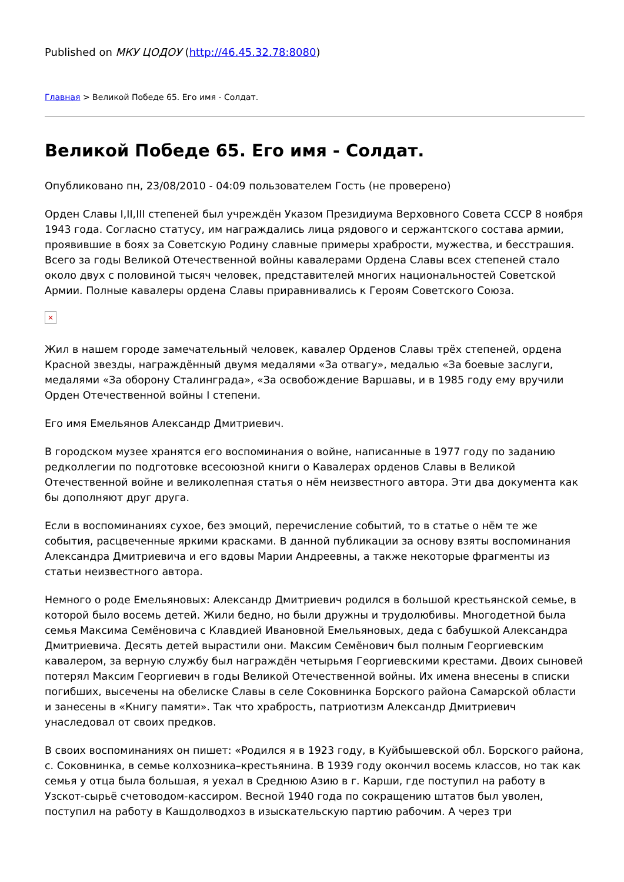Published on МКУ ЦОДОУ (http://46.45.32.78:8080)
Главная > Великой Победе 65. Его имя - Солдат.
Великой Победе 65. Его имя - Солдат.
Опубликовано пн, 23/08/2010 - 04:09 пользователем Гость (не проверено)
Орден Славы I,II,III степеней был учреждён Указом Президиума Верховного Совета СССР 8 ноября 1943 года. Согласно статусу, им награждались лица рядового и сержантского состава армии, проявившие в боях за Советскую Родину славные примеры храбрости, мужества, и бесстрашия. Всего за годы Великой Отечественной войны кавалерами Ордена Славы всех степеней стало около двух с половиной тысяч человек, представителей многих национальностей Советской Армии. Полные кавалеры ордена Славы приравнивались к Героям Советского Союза.
×
Жил в нашем городе замечательный человек, кавалер Орденов Славы трёх степеней, ордена Красной звезды, награждённый двумя медалями «За отвагу», медалью «За боевые заслуги, медалями «За оборону Сталинграда», «За освобождение Варшавы, и в 1985 году ему вручили Орден Отечественной войны I степени.
Его имя Емельянов Александр Дмитриевич.
В городском музее хранятся его воспоминания о войне, написанные в 1977 году по заданию редколлегии по подготовке всесоюзной книги о Кавалерах орденов Славы в Великой Отечественной войне и великолепная статья о нём неизвестного автора. Эти два документа как бы дополняют друг друга.
Если в воспоминаниях сухое, без эмоций, перечисление событий, то в статье о нём те же события, расцвеченные яркими красками. В данной публикации за основу взяты воспоминания Александра Дмитриевича и его вдовы Марии Андреевны, а также некоторые фрагменты из статьи неизвестного автора.
Немного о роде Емельяновых: Александр Дмитриевич родился в большой крестьянской семье, в которой было восемь детей. Жили бедно, но были дружны и трудолюбивы. Многодетной была семья Максима Семёновича с Клавдией Ивановной Емельяновых, деда с бабушкой Александра Дмитриевича. Десять детей вырастили они. Максим Семёнович был полным Георгиевским кавалером, за верную службу был награждён четырьмя Георгиевскими крестами. Двоих сыновей потерял Максим Георгиевич в годы Великой Отечественной войны. Их имена внесены в списки погибших, высечены на обелиске Славы в селе Соковнинка Борского района Самарской области и занесены в «Книгу памяти». Так что храбрость, патриотизм Александр Дмитриевич унаследовал от своих предков.
В своих воспоминаниях он пишет: «Родился я в 1923 году, в Куйбышевской обл. Борского района, с. Соковнинка, в семье колхозника–крестьянина. В 1939 году окончил восемь классов, но так как семья у отца была большая, я уехал в Среднюю Азию в г. Карши, где поступил на работу в Узскот-сырьё счетоводом-кассиром. Весной 1940 года по сокращению штатов был уволен, поступил на работу в Кашдолводхоз в изыскательскую партию рабочим. А через три